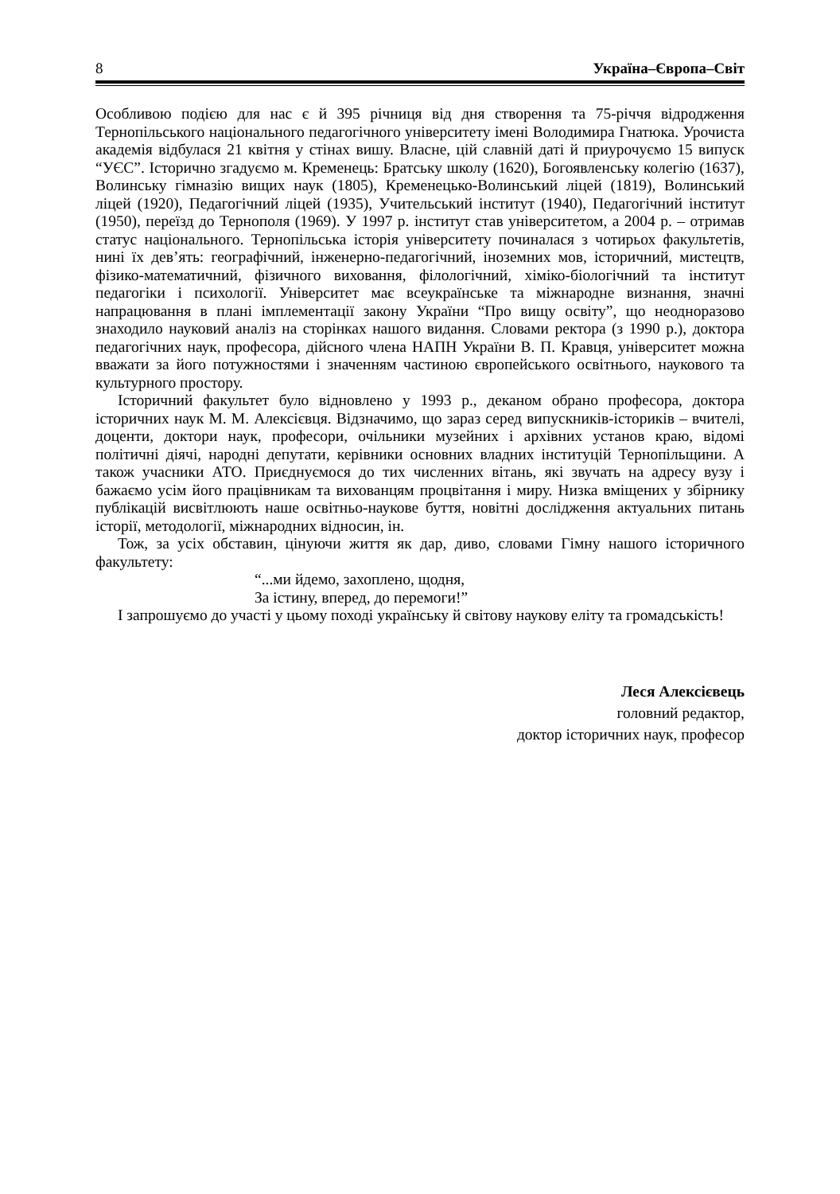8 Україна–Європа–Світ
Особливою подією для нас є й 395 річниця від дня створення та 75-річчя відродження Тернопільського національного педагогічного університету імені Володимира Гнатюка. Урочиста академія відбулася 21 квітня у стінах вишу. Власне, цій славній даті й приурочуємо 15 випуск “УЄС”. Історично згадуємо м. Кременець: Братську школу (1620), Богоявленську колегію (1637), Волинську гімназію вищих наук (1805), Кременецько-Волинський ліцей (1819), Волинський ліцей (1920), Педагогічний ліцей (1935), Учительський інститут (1940), Педагогічний інститут (1950), переїзд до Тернополя (1969). У 1997 р. інститут став університетом, а 2004 р. – отримав статус національного. Тернопільська історія університету починалася з чотирьох факультетів, нині їх дев’ять: географічний, інженерно-педагогічний, іноземних мов, історичний, мистецтв, фізико-математичний, фізичного виховання, філологічний, хіміко-біологічний та інститут педагогіки і психології. Університет має всеукраїнське та міжнародне визнання, значні напрацювання в плані імплементації закону України “Про вищу освіту”, що неодноразово знаходило науковий аналіз на сторінках нашого видання. Словами ректора (з 1990 р.), доктора педагогічних наук, професора, дійсного члена НАПН України В. П. Кравця, університет можна вважати за його потужностями і значенням частиною європейського освітнього, наукового та культурного простору.
Історичний факультет було відновлено у 1993 р., деканом обрано професора, доктора історичних наук М. М. Алексієвця. Відзначимо, що зараз серед випускників-істориків – вчителі, доценти, доктори наук, професори, очільники музейних і архівних установ краю, відомі політичні діячі, народні депутати, керівники основних владних інституцій Тернопільщини. А також учасники АТО. Приєднуємося до тих численних вітань, які звучать на адресу вузу і бажаємо усім його працівникам та вихованцям процвітання і миру. Низка вміщених у збірнику публікацій висвітлюють наше освітньо-наукове буття, новітні дослідження актуальних питань історії, методології, міжнародних відносин, ін.
Тож, за усіх обставин, цінуючи життя як дар, диво, словами Гімну нашого історичного факультету:
“...ми йдемо, захоплено, щодня,
За істину, вперед, до перемоги!”
І запрошуємо до участі у цьому поході українську й світову наукову еліту та громадськість!
Леся Алексієвець
головний редактор,
доктор історичних наук, професор